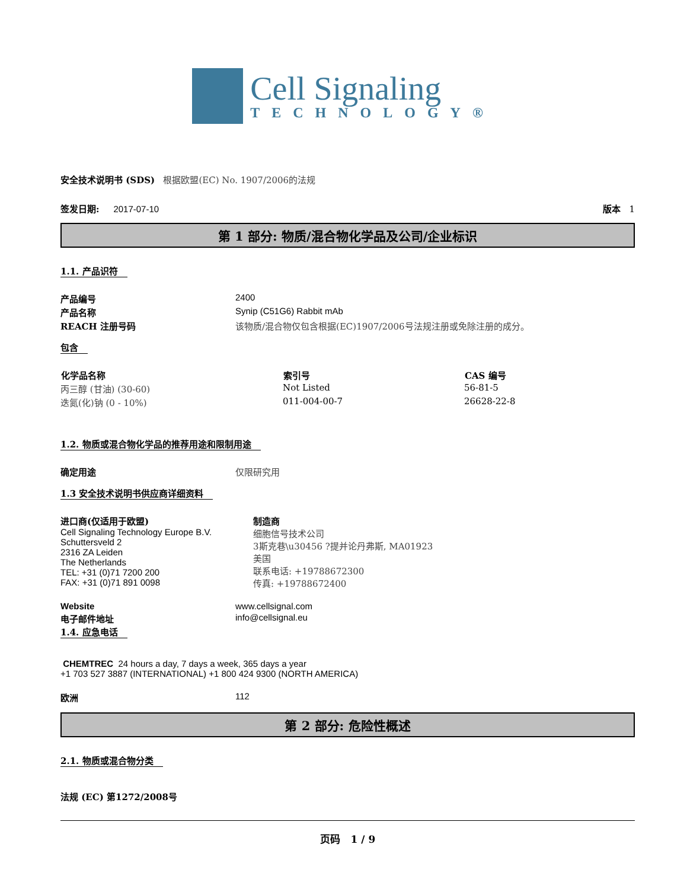Cell Signaling
TECHNOLOGY®
安全技术说明书 (SDS) 根据欧盟(EC) No. 1907/2006的法规
签发日期: 2017-07-10 版本 1
第 1 部分: 物质/混合物化学品及公司/企业标识
1.1. 产品识符
| 产品编号 | 2400 |
| 产品名称 | Synip (C51G6) Rabbit mAb |
| REACH 注册号码 | 该物质/混合物仅包含根据(EC)1907/2006号法规注册或免除注册的成分。 |
包含
| 化学品名称 | 索引号 | CAS 编号 |
| --- | --- | --- |
| 丙三醇 (甘油) (30-60) | Not Listed | 56-81-5 |
| 迭氮(化)钠 (0 - 10%) | 011-004-00-7 | 26628-22-8 |
1.2. 物质或混合物化学品的推荐用途和限制用途
| 确定用途 | 仅限研究用 |
1.3 安全技术说明书供应商详细资料
| 进口商(仅适用于欧盟) Cell Signaling Technology Europe B.V. Schuttersveld 2 2316 ZA Leiden The Netherlands TEL: +31 (0)71 7200 200 FAX: +31 (0)71 891 0098 | 制造商 细胞信号技术公司 3斯克巷\u30456 ?提并论丹弗斯, MA01923 美国 联系电话: +19788672300 传真: +19788672400 |
| Website | www.cellsignal.com |
| 电子邮件地址 | info@cellsignal.eu |
1.4. 应急电话
CHEMTREC 24 hours a day, 7 days a week, 365 days a year
+1 703 527 3887 (INTERNATIONAL) +1 800 424 9300 (NORTH AMERICA)
| 欧洲 | 112 |
第 2 部分: 危险性概述
2.1. 物质或混合物分类
法规 (EC) 第1272/2008号
页码 1 / 9